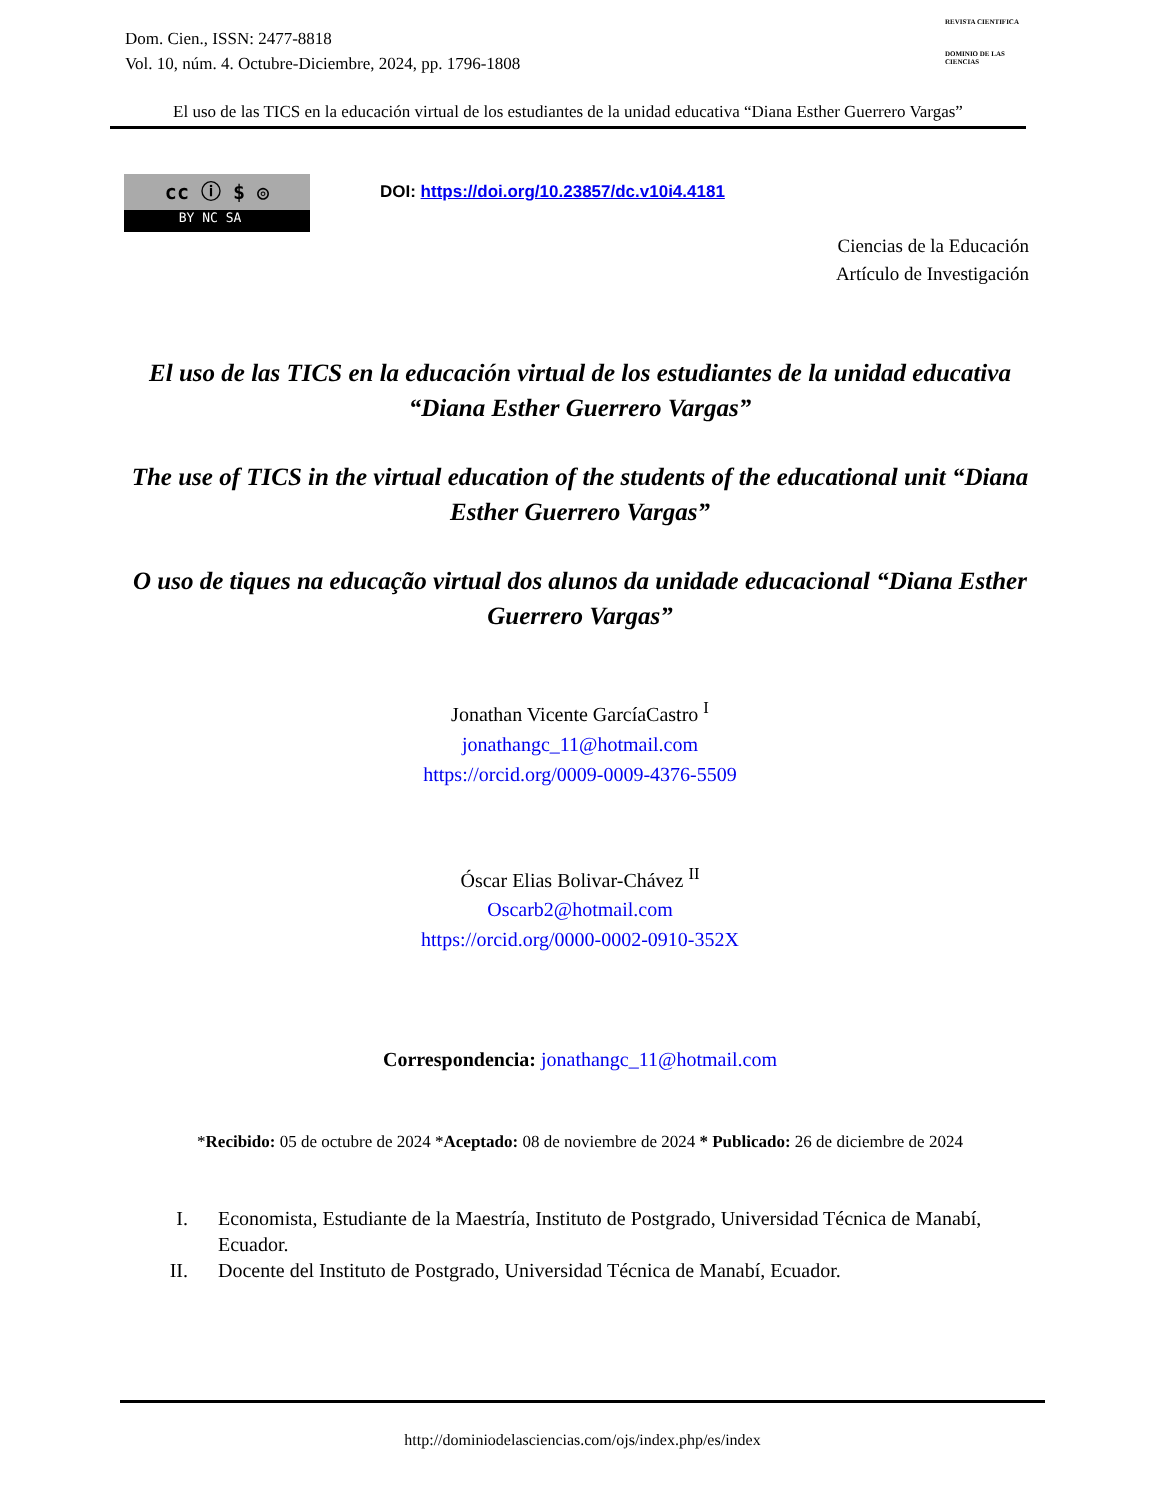Dom. Cien., ISSN: 2477-8818
Vol. 10, núm. 4. Octubre-Diciembre, 2024, pp. 1796-1808
REVISTA CIENTIFICA
DOMINIO DE LAS CIENCIAS
El uso de las TICS en la educación virtual de los estudiantes de la unidad educativa “Diana Esther Guerrero Vargas”
cc ⓘ $ ◎
BY NC SA
DOI: https://doi.org/10.23857/dc.v10i4.4181
Ciencias de la Educación
Artículo de Investigación
El uso de las TICS en la educación virtual de los estudiantes de la unidad educativa “Diana Esther Guerrero Vargas”
The use of TICS in the virtual education of the students of the educational unit “Diana Esther Guerrero Vargas”
O uso de tiques na educação virtual dos alunos da unidade educacional “Diana Esther Guerrero Vargas”
Jonathan Vicente GarcíaCastro <sup>I</sup>
jonathangc_11@hotmail.com
https://orcid.org/0009-0009-4376-5509
Óscar Elias Bolivar-Chávez <sup>II</sup>
Oscarb2@hotmail.com
https://orcid.org/0000-0002-0910-352X
Correspondencia: jonathangc_11@hotmail.com
*Recibido: 05 de octubre de 2024 *Aceptado: 08 de noviembre de 2024 * Publicado: 26 de diciembre de 2024
I. Economista, Estudiante de la Maestría, Instituto de Postgrado, Universidad Técnica de Manabí, Ecuador.
II. Docente del Instituto de Postgrado, Universidad Técnica de Manabí, Ecuador.
http://dominiodelasciencias.com/ojs/index.php/es/index